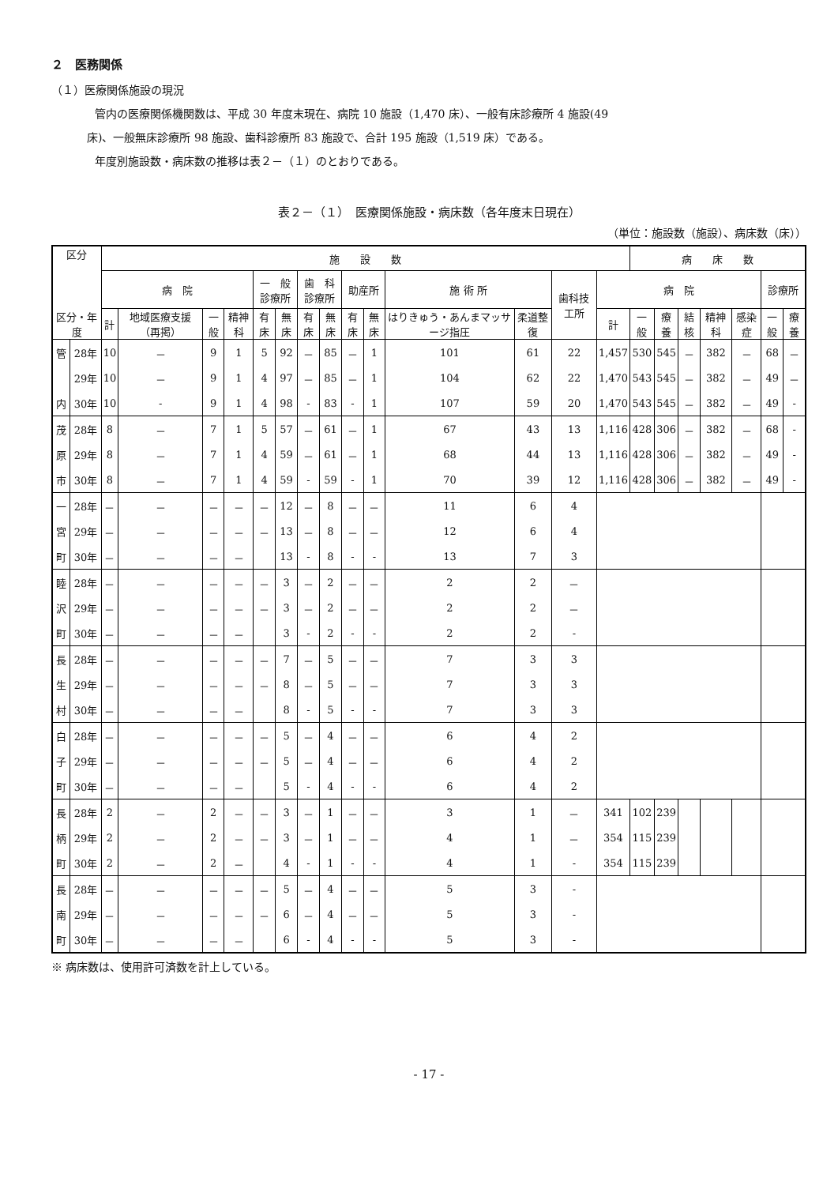２　医務関係
（１）医療関係施設の現況
管内の医療関係機関数は、平成 30 年度末現在、病院 10 施設（1,470 床）、一般有床診療所 4 施設(49
床)、一般無床診療所 98 施設、歯科診療所 83 施設で、合計 195 施設（1,519 床）である。
年度別施設数・病床数の推移は表２－（１）のとおりである。
表２－（１）　医療関係施設・病床数（各年度末日現在）
（単位：施設数（施設）、病床数（床））
| 区分 区分・年度 | | 施 設 数 | | | | | | | | | | | | | | 病 床 数 | | | | | | |
| --- | --- | --- | --- | --- | --- | --- | --- | --- | --- | --- | --- | --- | --- | --- | --- | --- | --- | --- | --- | --- | --- | --- |
| | | 病 院 | | | | 一 般 診療所 | | 歯 科 診療所 | | 助産所 | | 施 術 所 | | 歯科技工所 | 病 院 | | | | | | 診療所 | |
| | | 計 | 地域医療支援（再掲） | 一般 | 精神科 | 有床 | 無床 | 有床 | 無床 | 有床 | 無床 | はりきゅう・あんまマッサージ指圧 | 柔道整復 | | 計 | 一般 | 療養 | 結核 | 精神科 | 感染症 | 一般 | 療養 |
| 管 | 28年 | 10 | － | 9 | 1 | 5 | 92 | － | 85 | － | 1 | 101 | 61 | 22 | 1,457 | 530 | 545 | － | 382 | － | 68 | － |
| | 29年 | 10 | － | 9 | 1 | 4 | 97 | － | 85 | － | 1 | 104 | 62 | 22 | 1,470 | 543 | 545 | － | 382 | － | 49 | － |
| 内 | 30年 | 10 | - | 9 | 1 | 4 | 98 | - | 83 | - | 1 | 107 | 59 | 20 | 1,470 | 543 | 545 | － | 382 | － | 49 | - |
| 茂 | 28年 | 8 | － | 7 | 1 | 5 | 57 | － | 61 | － | 1 | 67 | 43 | 13 | 1,116 | 428 | 306 | － | 382 | － | 68 | - |
| 原 | 29年 | 8 | － | 7 | 1 | 4 | 59 | － | 61 | － | 1 | 68 | 44 | 13 | 1,116 | 428 | 306 | － | 382 | － | 49 | - |
| 市 | 30年 | 8 | － | 7 | 1 | 4 | 59 | - | 59 | - | 1 | 70 | 39 | 12 | 1,116 | 428 | 306 | － | 382 | － | 49 | - |
| 一 | 28年 | － | － | － | － | － | 12 | － | 8 | － | － | 11 | 6 | 4 | | | | | | | | |
| 宮 | 29年 | － | － | － | － | － | 13 | － | 8 | － | － | 12 | 6 | 4 | | | | | | | | |
| 町 | 30年 | － | － | － | － | | 13 | - | 8 | - | - | 13 | 7 | 3 | | | | | | | | |
| 睦 | 28年 | － | － | － | － | － | 3 | － | 2 | － | － | 2 | 2 | － | | | | | | | | |
| 沢 | 29年 | － | － | － | － | － | 3 | － | 2 | － | － | 2 | 2 | － | | | | | | | | |
| 町 | 30年 | － | － | － | － | | 3 | - | 2 | - | - | 2 | 2 | - | | | | | | | | |
| 長 | 28年 | － | － | － | － | － | 7 | － | 5 | － | － | 7 | 3 | 3 | | | | | | | | |
| 生 | 29年 | － | － | － | － | － | 8 | － | 5 | － | － | 7 | 3 | 3 | | | | | | | | |
| 村 | 30年 | － | － | － | － | | 8 | - | 5 | - | - | 7 | 3 | 3 | | | | | | | | |
| 白 | 28年 | － | － | － | － | － | 5 | － | 4 | － | － | 6 | 4 | 2 | | | | | | | | |
| 子 | 29年 | － | － | － | － | － | 5 | － | 4 | － | － | 6 | 4 | 2 | | | | | | | | |
| 町 | 30年 | － | － | － | － | | 5 | - | 4 | - | - | 6 | 4 | 2 | | | | | | | | |
| 長 | 28年 | 2 | － | 2 | － | － | 3 | － | 1 | － | － | 3 | 1 | － | 341 | 102 | 239 | | | | | |
| 柄 | 29年 | 2 | － | 2 | － | － | 3 | － | 1 | － | － | 4 | 1 | － | 354 | 115 | 239 | | | | | |
| 町 | 30年 | 2 | － | 2 | － | | 4 | - | 1 | - | - | 4 | 1 | - | 354 | 115 | 239 | | | | | |
| 長 | 28年 | － | － | － | － | － | 5 | － | 4 | － | － | 5 | 3 | - | | | | | | | | |
| 南 | 29年 | － | － | － | － | － | 6 | － | 4 | － | － | 5 | 3 | - | | | | | | | | |
| 町 | 30年 | － | － | － | － | | 6 | - | 4 | - | - | 5 | 3 | - | | | | | | | | |
※ 病床数は、使用許可済数を計上している。
- 17 -